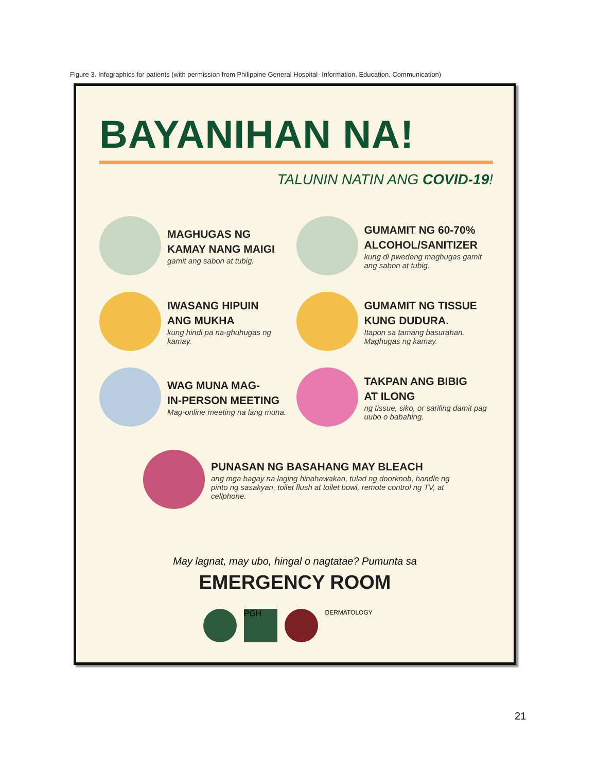Figure 3. Infographics for patients (with permission from Philippine General Hospital- Information, Education, Communication)
BAYANIHAN NA!
TALUNIN NATIN ANG COVID-19!
MAGHUGAS NG
KAMAY NANG MAIGI
gamit ang sabon at tubig.
GUMAMIT NG 60-70%
ALCOHOL/SANITIZER
kung di pwedeng maghugas gamit ang sabon at tubig.
IWASANG HIPUIN
ANG MUKHA
kung hindi pa na-ghuhugas ng kamay.
GUMAMIT NG TISSUE
KUNG DUDURA.
Itapon sa tamang basurahan. Maghugas ng kamay.
WAG MUNA MAG-
IN-PERSON MEETING
Mag-online meeting na lang muna.
TAKPAN ANG BIBIG
AT ILONG
ng tissue, siko, or sariling damit pag uubo o babahing.
PUNASAN NG BASAHANG MAY BLEACH
ang mga bagay na laging hinahawakan, tulad ng doorknob, handle ng pinto ng sasakyan, toilet flush at toilet bowl, remote control ng TV, at cellphone.
May lagnat, may ubo, hingal o nagtatae? Pumunta sa
EMERGENCY ROOM
PGH DERMATOLOGY
21